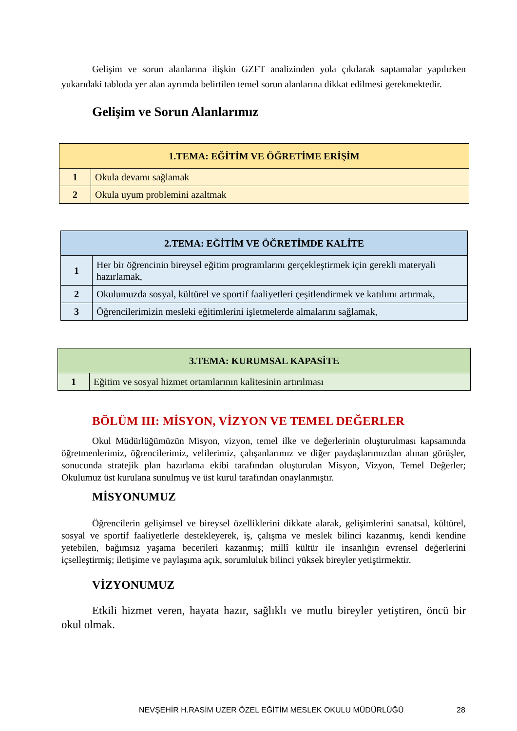Gelişim ve sorun alanlarına ilişkin GZFT analizinden yola çıkılarak saptamalar yapılırken yukarıdaki tabloda yer alan ayrımda belirtilen temel sorun alanlarına dikkat edilmesi gerekmektedir.
Gelişim ve Sorun Alanlarımız
| 1.TEMA: EĞİTİM VE ÖĞRETİME ERİŞİM | |
| --- | --- |
| 1 | Okula devamı sağlamak |
| 2 | Okula uyum problemini azaltmak |
| 2.TEMA: EĞİTİM VE ÖĞRETİMDE KALİTE | |
| --- | --- |
| 1 | Her bir öğrencinin bireysel eğitim programlarını gerçekleştirmek için gerekli materyali hazırlamak, |
| 2 | Okulumuzda sosyal, kültürel ve sportif faaliyetleri çeşitlendirmek ve katılımı artırmak, |
| 3 | Öğrencilerimizin mesleki eğitimlerini işletmelerde almalarını sağlamak, |
| 3.TEMA: KURUMSAL KAPASİTE | |
| --- | --- |
| 1 | Eğitim ve sosyal hizmet ortamlarının kalitesinin artırılması |
BÖLÜM III: MİSYON, VİZYON VE TEMEL DEĞERLER
Okul Müdürlüğümüzün Misyon, vizyon, temel ilke ve değerlerinin oluşturulması kapsamında öğretmenlerimiz, öğrencilerimiz, velilerimiz, çalışanlarımız ve diğer paydaşlarımızdan alınan görüşler, sonucunda stratejik plan hazırlama ekibi tarafından oluşturulan Misyon, Vizyon, Temel Değerler; Okulumuz üst kurulana sunulmuş ve üst kurul tarafından onaylanmıştır.
MİSYONUMUZ
Öğrencilerin gelişimsel ve bireysel özelliklerini dikkate alarak, gelişimlerini sanatsal, kültürel, sosyal ve sportif faaliyetlerle destekleyerek, iş, çalışma ve meslek bilinci kazanmış, kendi kendine yetebilen, bağımsız yaşama becerileri kazanmış; millî kültür ile insanlığın evrensel değerlerini içselleştirmiş; iletişime ve paylaşıma açık, sorumluluk bilinci yüksek bireyler yetiştirmektir.
VİZYONUMUZ
Etkili hizmet veren, hayata hazır, sağlıklı ve mutlu bireyler yetiştiren, öncü bir okul olmak.
NEVŞEHİR H.RASİM UZER ÖZEL EĞİTİM MESLEK OKULU MÜDÜRLÜĞÜ 28